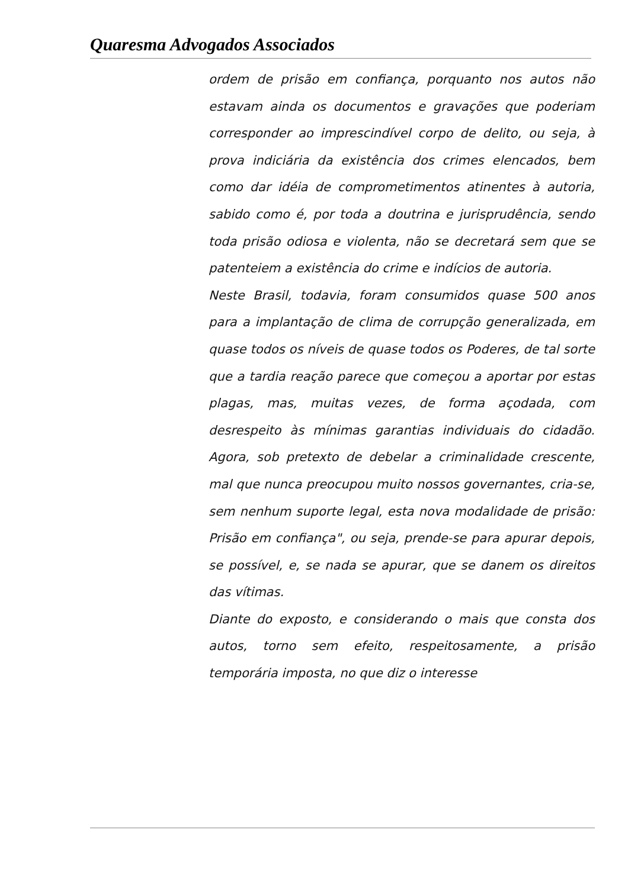Quaresma Advogados Associados
ordem de prisão em confiança, porquanto nos autos não estavam ainda os documentos e gravações que poderiam corresponder ao imprescindível corpo de delito, ou seja, à prova indiciária da existência dos crimes elencados, bem como dar idéia de comprometimentos atinentes à autoria, sabido como é, por toda a doutrina e jurisprudência, sendo toda prisão odiosa e violenta, não se decretará sem que se patenteiem a existência do crime e indícios de autoria.
Neste Brasil, todavia, foram consumidos quase 500 anos para a implantação de clima de corrupção generalizada, em quase todos os níveis de quase todos os Poderes, de tal sorte que a tardia reação parece que começou a aportar por estas plagas, mas, muitas vezes, de forma açodada, com desrespeito às mínimas garantias individuais do cidadão. Agora, sob pretexto de debelar a criminalidade crescente, mal que nunca preocupou muito nossos governantes, cria-se, sem nenhum suporte legal, esta nova modalidade de prisão: Prisão em confiança", ou seja, prende-se para apurar depois, se possível, e, se nada se apurar, que se danem os direitos das vítimas.
Diante do exposto, e considerando o mais que consta dos autos, torno sem efeito, respeitosamente, a prisão temporária imposta, no que diz o interesse